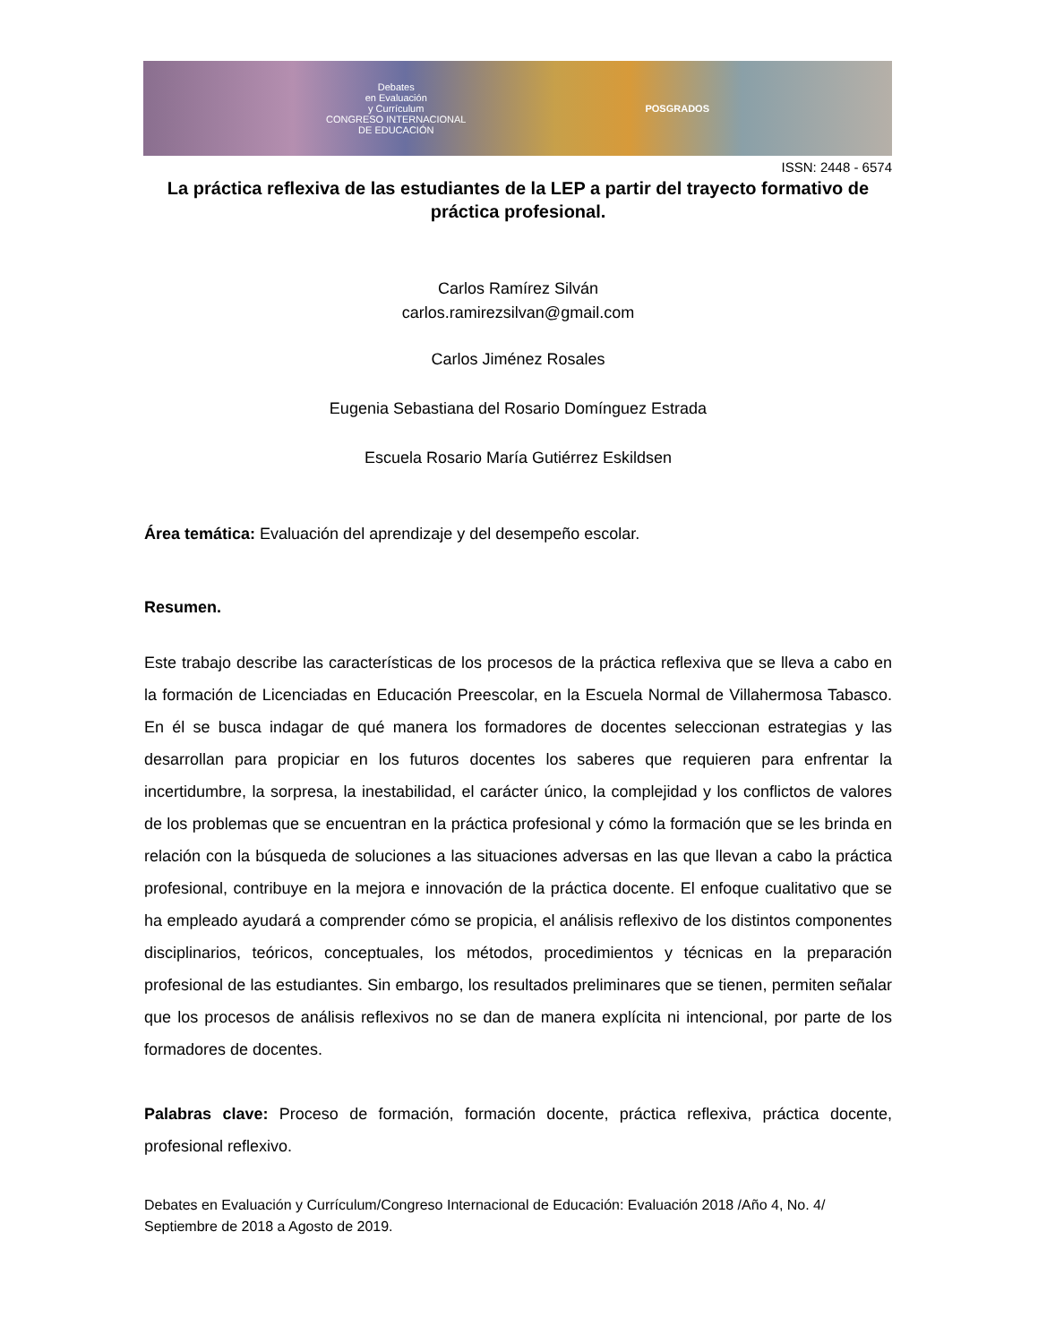Debates
en Evaluación
y Currículum
CONGRESO INTERNACIONAL
DE EDUCACIÓN
POSGRADOS
ISSN: 2448 - 6574
La práctica reflexiva de las estudiantes de la LEP a partir del trayecto formativo de práctica profesional.
Carlos Ramírez Silván
carlos.ramirezsilvan@gmail.com
Carlos Jiménez Rosales
Eugenia Sebastiana del Rosario Domínguez Estrada
Escuela Rosario María Gutiérrez Eskildsen
Área temática: Evaluación del aprendizaje y del desempeño escolar.
Resumen.
Este trabajo describe las características de los procesos de la práctica reflexiva que se lleva a cabo en la formación de Licenciadas en Educación Preescolar, en la Escuela Normal de Villahermosa Tabasco. En él se busca indagar de qué manera los formadores de docentes seleccionan estrategias y las desarrollan para propiciar en los futuros docentes los saberes que requieren para enfrentar la incertidumbre, la sorpresa, la inestabilidad, el carácter único, la complejidad y los conflictos de valores de los problemas que se encuentran en la práctica profesional y cómo la formación que se les brinda en relación con la búsqueda de soluciones a las situaciones adversas en las que llevan a cabo la práctica profesional, contribuye en la mejora e innovación de la práctica docente. El enfoque cualitativo que se ha empleado ayudará a comprender cómo se propicia, el análisis reflexivo de los distintos componentes disciplinarios, teóricos, conceptuales, los métodos, procedimientos y técnicas en la preparación profesional de las estudiantes. Sin embargo, los resultados preliminares que se tienen, permiten señalar que los procesos de análisis reflexivos no se dan de manera explícita ni intencional, por parte de los formadores de docentes.
Palabras clave: Proceso de formación, formación docente, práctica reflexiva, práctica docente, profesional reflexivo.
Debates en Evaluación y Currículum/Congreso Internacional de Educación: Evaluación 2018 /Año 4, No. 4/ Septiembre de 2018 a Agosto de 2019.